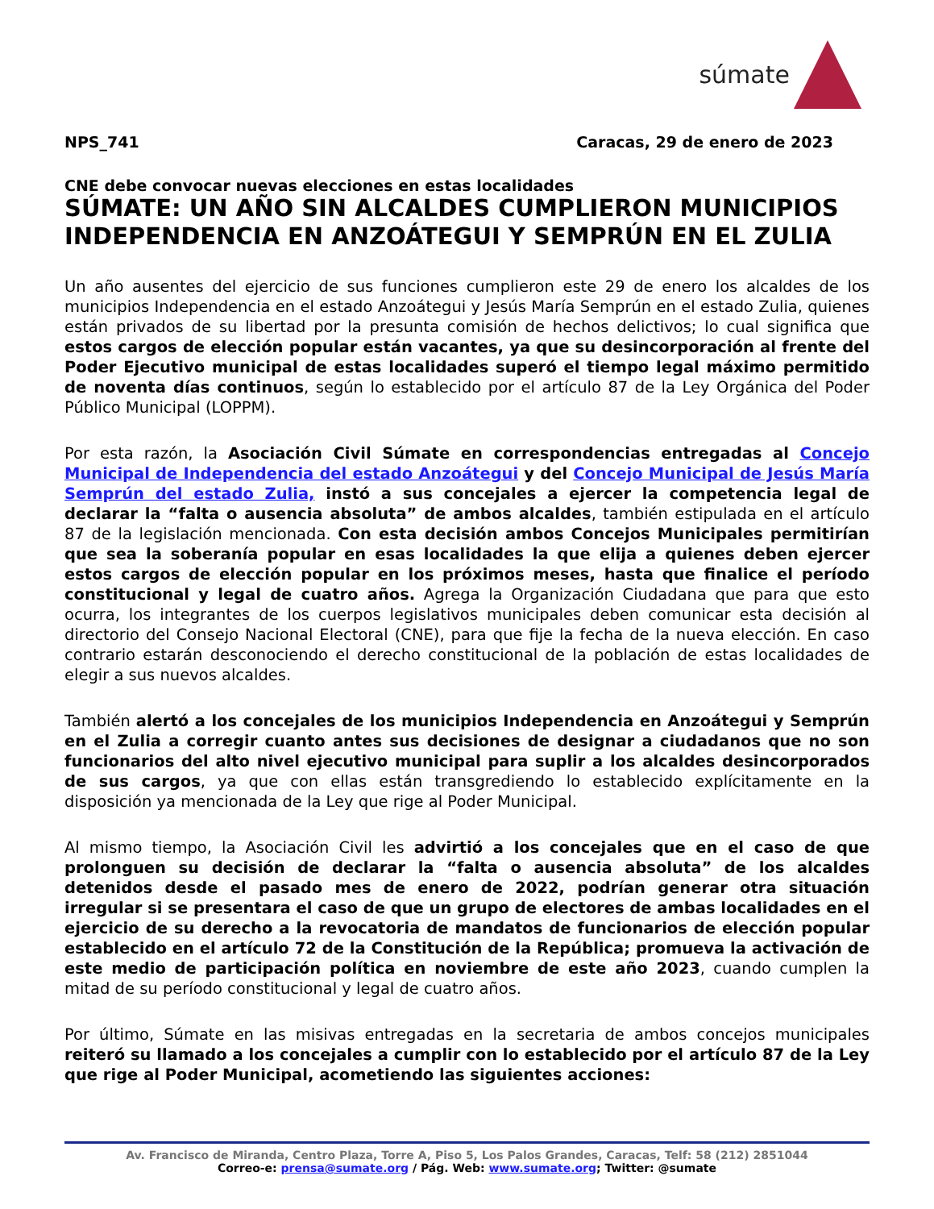súmate
NPS_741 Caracas, 29 de enero de 2023
CNE debe convocar nuevas elecciones en estas localidades
SÚMATE: UN AÑO SIN ALCALDES CUMPLIERON MUNICIPIOS INDEPENDENCIA EN ANZOÁTEGUI Y SEMPRÚN EN EL ZULIA
Un año ausentes del ejercicio de sus funciones cumplieron este 29 de enero los alcaldes de los municipios Independencia en el estado Anzoátegui y Jesús María Semprún en el estado Zulia, quienes están privados de su libertad por la presunta comisión de hechos delictivos; lo cual significa que estos cargos de elección popular están vacantes, ya que su desincorporación al frente del Poder Ejecutivo municipal de estas localidades superó el tiempo legal máximo permitido de noventa días continuos, según lo establecido por el artículo 87 de la Ley Orgánica del Poder Público Municipal (LOPPM).
Por esta razón, la Asociación Civil Súmate en correspondencias entregadas al Concejo Municipal de Independencia del estado Anzoátegui y del Concejo Municipal de Jesús María Semprún del estado Zulia, instó a sus concejales a ejercer la competencia legal de declarar la “falta o ausencia absoluta” de ambos alcaldes, también estipulada en el artículo 87 de la legislación mencionada. Con esta decisión ambos Concejos Municipales permitirían que sea la soberanía popular en esas localidades la que elija a quienes deben ejercer estos cargos de elección popular en los próximos meses, hasta que finalice el período constitucional y legal de cuatro años. Agrega la Organización Ciudadana que para que esto ocurra, los integrantes de los cuerpos legislativos municipales deben comunicar esta decisión al directorio del Consejo Nacional Electoral (CNE), para que fije la fecha de la nueva elección. En caso contrario estarán desconociendo el derecho constitucional de la población de estas localidades de elegir a sus nuevos alcaldes.
También alertó a los concejales de los municipios Independencia en Anzoátegui y Semprún en el Zulia a corregir cuanto antes sus decisiones de designar a ciudadanos que no son funcionarios del alto nivel ejecutivo municipal para suplir a los alcaldes desincorporados de sus cargos, ya que con ellas están transgrediendo lo establecido explícitamente en la disposición ya mencionada de la Ley que rige al Poder Municipal.
Al mismo tiempo, la Asociación Civil les advirtió a los concejales que en el caso de que prolonguen su decisión de declarar la “falta o ausencia absoluta” de los alcaldes detenidos desde el pasado mes de enero de 2022, podrían generar otra situación irregular si se presentara el caso de que un grupo de electores de ambas localidades en el ejercicio de su derecho a la revocatoria de mandatos de funcionarios de elección popular establecido en el artículo 72 de la Constitución de la República; promueva la activación de este medio de participación política en noviembre de este año 2023, cuando cumplen la mitad de su período constitucional y legal de cuatro años.
Por último, Súmate en las misivas entregadas en la secretaria de ambos concejos municipales reiteró su llamado a los concejales a cumplir con lo establecido por el artículo 87 de la Ley que rige al Poder Municipal, acometiendo las siguientes acciones:
Av. Francisco de Miranda, Centro Plaza, Torre A, Piso 5, Los Palos Grandes, Caracas, Telf: 58 (212) 2851044
Correo-e: prensa@sumate.org / Pág. Web: www.sumate.org; Twitter: @sumate